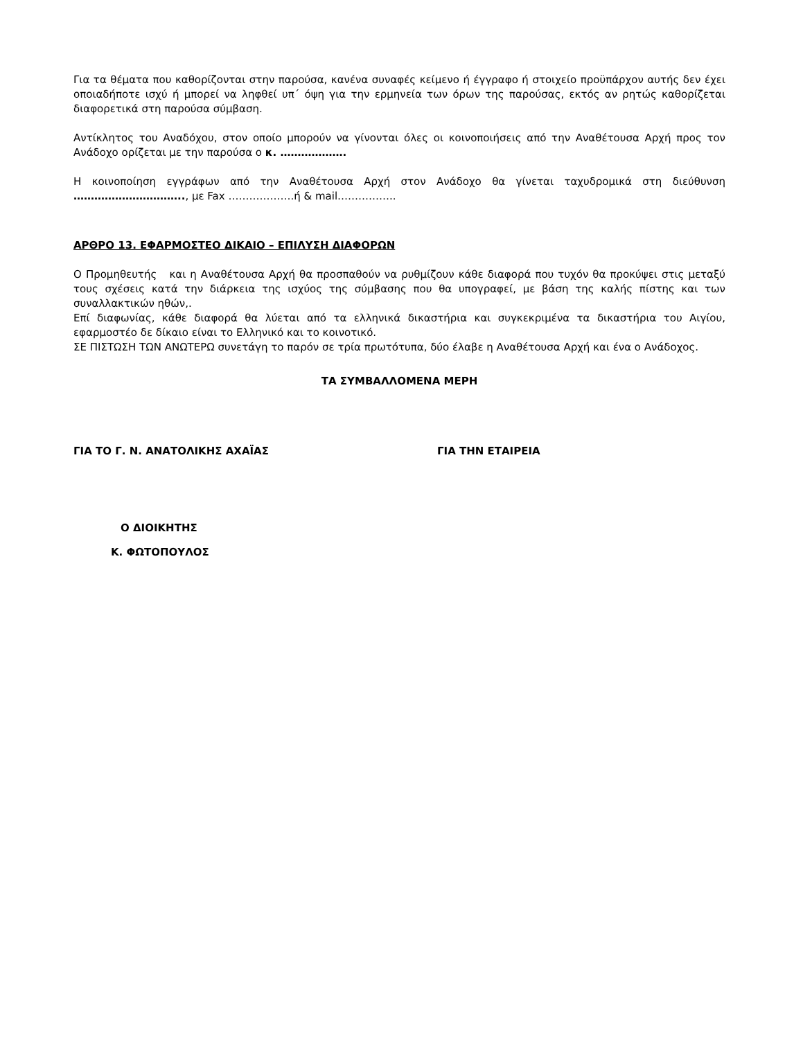Για τα θέματα που καθορίζονται στην παρούσα, κανένα συναφές κείμενο ή έγγραφο ή στοιχείο προϋπάρχον αυτής δεν έχει οποιαδήποτε ισχύ ή μπορεί να ληφθεί υπ΄ όψη για την ερμηνεία των όρων της παρούσας, εκτός αν ρητώς καθορίζεται διαφορετικά στη παρούσα σύμβαση.
Αντίκλητος του Αναδόχου, στον οποίο μπορούν να γίνονται όλες οι κοινοποιήσεις από την Αναθέτουσα Αρχή προς τον Ανάδοχο ορίζεται με την παρούσα ο κ. ……………….
Η κοινοποίηση εγγράφων από την Αναθέτουσα Αρχή στον Ανάδοχο θα γίνεται ταχυδρομικά στη διεύθυνση ………………………….., με Fax ……………….ή & mail……………..
ΑΡΘΡΟ 13. ΕΦΑΡΜΟΣΤΕΟ ΔΙΚΑΙΟ – ΕΠΙΛΥΣΗ ΔΙΑΦΟΡΩΝ
Ο Προμηθευτής και η Αναθέτουσα Αρχή θα προσπαθούν να ρυθμίζουν κάθε διαφορά που τυχόν θα προκύψει στις μεταξύ τους σχέσεις κατά την διάρκεια της ισχύος της σύμβασης που θα υπογραφεί, με βάση της καλής πίστης και των συναλλακτικών ηθών,.
Επί διαφωνίας, κάθε διαφορά θα λύεται από τα ελληνικά δικαστήρια και συγκεκριμένα τα δικαστήρια του Αιγίου, εφαρμοστέο δε δίκαιο είναι το Ελληνικό και το κοινοτικό.
ΣΕ ΠΙΣΤΩΣΗ ΤΩΝ ΑΝΩΤΕΡΩ συνετάγη το παρόν σε τρία πρωτότυπα, δύο έλαβε η Αναθέτουσα Αρχή και ένα ο Ανάδοχος.
ΤΑ ΣΥΜΒΑΛΛΟΜΕΝΑ ΜΕΡΗ
ΓΙΑ ΤΟ Γ. Ν. ΑΝΑΤΟΛΙΚΗΣ ΑΧΑΪΑΣ ΓΙΑ ΤΗΝ ΕΤΑΙΡΕΙΑ
Ο ΔΙΟΙΚΗΤΗΣ
Κ. ΦΩΤΟΠΟΥΛΟΣ